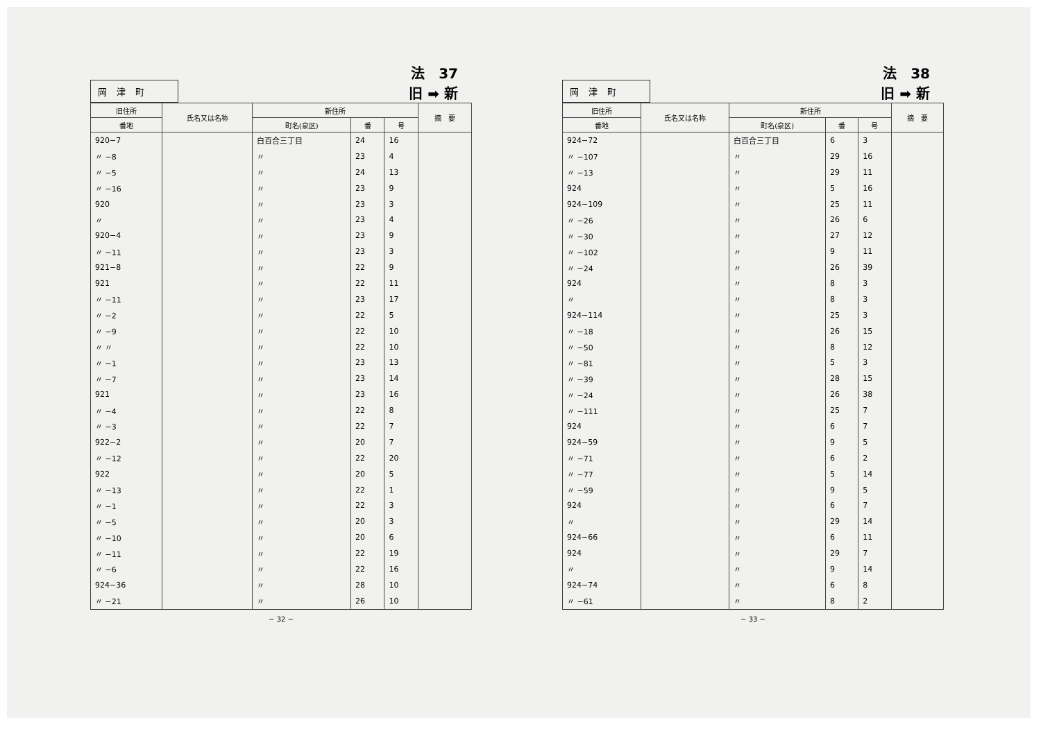岡津町
法　37
旧 ➡ 新
| 旧住所 | 氏名又は名称 | 新住所 | | | 摘 要 |
| --- | --- | --- | --- | --- | --- |
| 番地 | | 町名(泉区) | 番 | 号 | |
| 920−7 | | 白百合三丁目 | 24 | 16 | |
| 〃 −8 | | 〃 | 23 | 4 | |
| 〃 −5 | | 〃 | 24 | 13 | |
| 〃 −16 | | 〃 | 23 | 9 | |
| 920 | | 〃 | 23 | 3 | |
| 〃 | | 〃 | 23 | 4 | |
| 920−4 | | 〃 | 23 | 9 | |
| 〃 −11 | | 〃 | 23 | 3 | |
| 921−8 | | 〃 | 22 | 9 | |
| 921 | | 〃 | 22 | 11 | |
| 〃 −11 | | 〃 | 23 | 17 | |
| 〃 −2 | | 〃 | 22 | 5 | |
| 〃 −9 | | 〃 | 22 | 10 | |
| 〃 〃 | | 〃 | 22 | 10 | |
| 〃 −1 | | 〃 | 23 | 13 | |
| 〃 −7 | | 〃 | 23 | 14 | |
| 921 | | 〃 | 23 | 16 | |
| 〃 −4 | | 〃 | 22 | 8 | |
| 〃 −3 | | 〃 | 22 | 7 | |
| 922−2 | | 〃 | 20 | 7 | |
| 〃 −12 | | 〃 | 22 | 20 | |
| 922 | | 〃 | 20 | 5 | |
| 〃 −13 | | 〃 | 22 | 1 | |
| 〃 −1 | | 〃 | 22 | 3 | |
| 〃 −5 | | 〃 | 20 | 3 | |
| 〃 −10 | | 〃 | 20 | 6 | |
| 〃 −11 | | 〃 | 22 | 19 | |
| 〃 −6 | | 〃 | 22 | 16 | |
| 924−36 | | 〃 | 28 | 10 | |
| 〃 −21 | | 〃 | 26 | 10 | |
− 32 −
岡津町
法　38
旧 ➡ 新
| 旧住所 | 氏名又は名称 | 新住所 | | | 摘 要 |
| --- | --- | --- | --- | --- | --- |
| 番地 | | 町名(泉区) | 番 | 号 | |
| 924−72 | | 白百合三丁目 | 6 | 3 | |
| 〃 −107 | | 〃 | 29 | 16 | |
| 〃 −13 | | 〃 | 29 | 11 | |
| 924 | | 〃 | 5 | 16 | |
| 924−109 | | 〃 | 25 | 11 | |
| 〃 −26 | | 〃 | 26 | 6 | |
| 〃 −30 | | 〃 | 27 | 12 | |
| 〃 −102 | | 〃 | 9 | 11 | |
| 〃 −24 | | 〃 | 26 | 39 | |
| 924 | | 〃 | 8 | 3 | |
| 〃 | | 〃 | 8 | 3 | |
| 924−114 | | 〃 | 25 | 3 | |
| 〃 −18 | | 〃 | 26 | 15 | |
| 〃 −50 | | 〃 | 8 | 12 | |
| 〃 −81 | | 〃 | 5 | 3 | |
| 〃 −39 | | 〃 | 28 | 15 | |
| 〃 −24 | | 〃 | 26 | 38 | |
| 〃 −111 | | 〃 | 25 | 7 | |
| 924 | | 〃 | 6 | 7 | |
| 924−59 | | 〃 | 9 | 5 | |
| 〃 −71 | | 〃 | 6 | 2 | |
| 〃 −77 | | 〃 | 5 | 14 | |
| 〃 −59 | | 〃 | 9 | 5 | |
| 924 | | 〃 | 6 | 7 | |
| 〃 | | 〃 | 29 | 14 | |
| 924−66 | | 〃 | 6 | 11 | |
| 924 | | 〃 | 29 | 7 | |
| 〃 | | 〃 | 9 | 14 | |
| 924−74 | | 〃 | 6 | 8 | |
| 〃 −61 | | 〃 | 8 | 2 | |
− 33 −